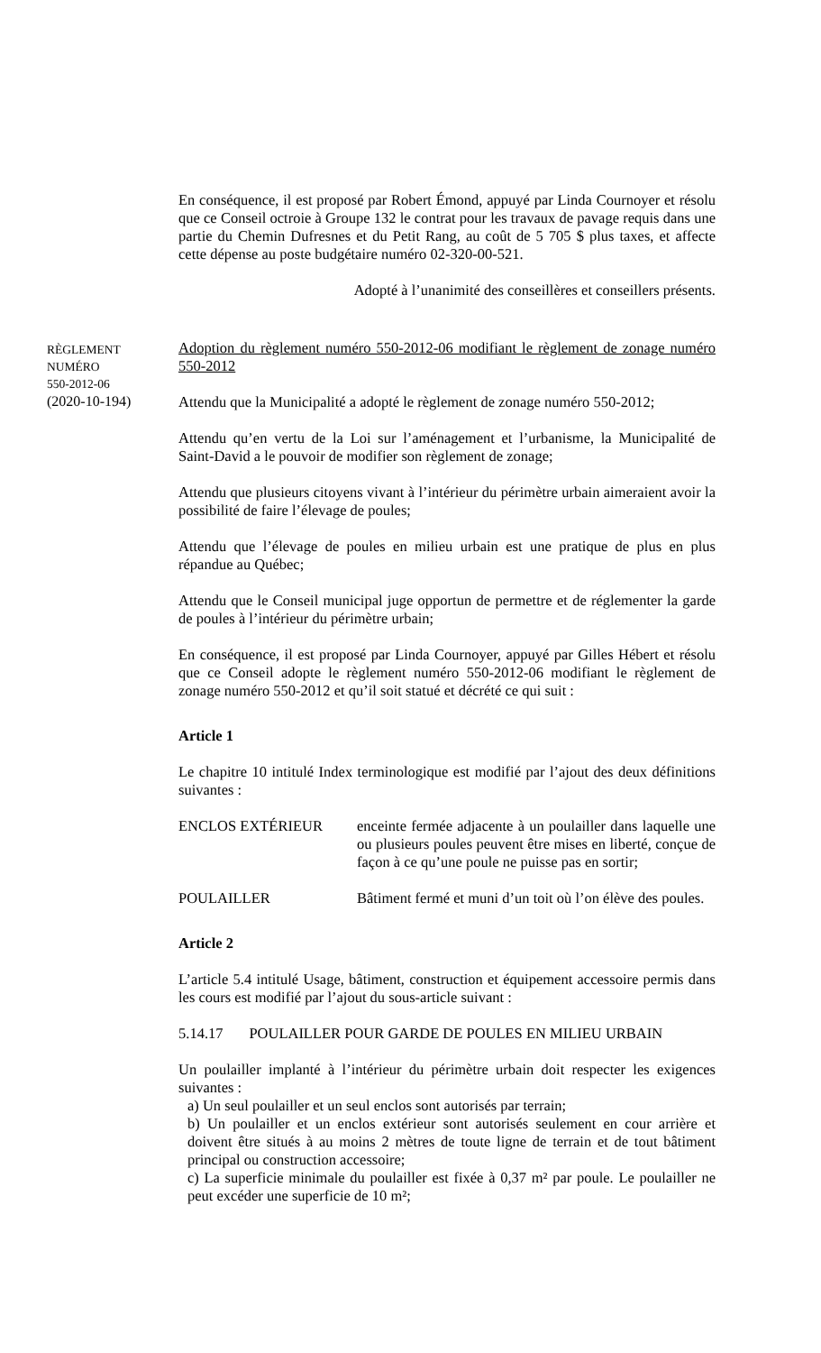RÈGLEMENT
NUMÉRO
550-2012-06
(2020-10-194)
En conséquence, il est proposé par Robert Émond, appuyé par Linda Cournoyer et résolu que ce Conseil octroie à Groupe 132 le contrat pour les travaux de pavage requis dans une partie du Chemin Dufresnes et du Petit Rang, au coût de 5 705 $ plus taxes, et affecte cette dépense au poste budgétaire numéro 02-320-00-521.
Adopté à l’unanimité des conseillères et conseillers présents.
Adoption du règlement numéro 550-2012-06 modifiant le règlement de zonage numéro 550-2012
Attendu que la Municipalité a adopté le règlement de zonage numéro 550-2012;
Attendu qu’en vertu de la Loi sur l’aménagement et l’urbanisme, la Municipalité de Saint-David a le pouvoir de modifier son règlement de zonage;
Attendu que plusieurs citoyens vivant à l’intérieur du périmètre urbain aimeraient avoir la possibilité de faire l’élevage de poules;
Attendu que l’élevage de poules en milieu urbain est une pratique de plus en plus répandue au Québec;
Attendu que le Conseil municipal juge opportun de permettre et de réglementer la garde de poules à l’intérieur du périmètre urbain;
En conséquence, il est proposé par Linda Cournoyer, appuyé par Gilles Hébert et résolu que ce Conseil adopte le règlement numéro 550-2012-06 modifiant le règlement de zonage numéro 550-2012 et qu’il soit statué et décrété ce qui suit :
Article 1
Le chapitre 10 intitulé Index terminologique est modifié par l’ajout des deux définitions suivantes :
ENCLOS EXTÉRIEUR enceinte fermée adjacente à un poulailler dans laquelle une ou plusieurs poules peuvent être mises en liberté, conçue de façon à ce qu’une poule ne puisse pas en sortir;
POULAILLER Bâtiment fermé et muni d’un toit où l’on élève des poules.
Article 2
L’article 5.4 intitulé Usage, bâtiment, construction et équipement accessoire permis dans les cours est modifié par l’ajout du sous-article suivant :
5.14.17 POULAILLER POUR GARDE DE POULES EN MILIEU URBAIN
Un poulailler implanté à l’intérieur du périmètre urbain doit respecter les exigences suivantes :
a) Un seul poulailler et un seul enclos sont autorisés par terrain;
b) Un poulailler et un enclos extérieur sont autorisés seulement en cour arrière et doivent être situés à au moins 2 mètres de toute ligne de terrain et de tout bâtiment principal ou construction accessoire;
c) La superficie minimale du poulailler est fixée à 0,37 m² par poule. Le poulailler ne peut excéder une superficie de 10 m²;